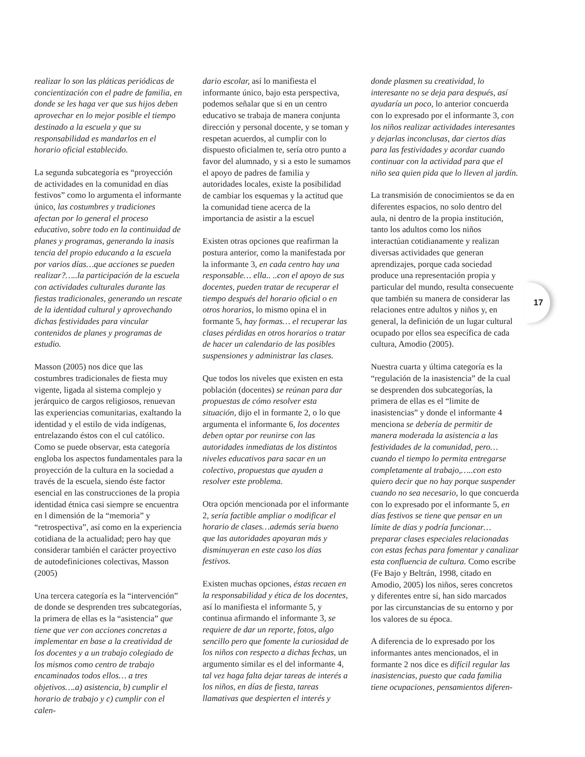realizar lo son las pláticas periódicas de concientización con el padre de familia, en donde se les haga ver que sus hijos deben aprovechar en lo mejor posible el tiempo destinado a la escuela y que su responsabilidad es mandarlos en el horario oficial establecido.
La segunda subcategoría es “proyección de actividades en la comunidad en días festivos” como lo argumenta el informante único, las costumbres y tradiciones afectan por lo general el proceso educativo, sobre todo en la continuidad de planes y programas, generando la inasis tencia del propio educando a la escuela por varios días…que acciones se pueden realizar?…..la participación de la escuela con actividades culturales durante las fiestas tradicionales, generando un rescate de la identidad cultural y aprovechando dichas festividades para vincular contenidos de planes y programas de estudio.
Masson (2005) nos dice que las costumbres tradicionales de fiesta muy vigente, ligada al sistema complejo y jerárquico de cargos religiosos, renuevan las experiencias comunitarias, exaltando la identidad y el estilo de vida indígenas, entrelazando éstos con el cul católico. Como se puede observar, esta categoría engloba los aspectos fundamentales para la proyección de la cultura en la sociedad a través de la escuela, siendo éste factor esencial en las construcciones de la propia identidad étnica casi siempre se encuentra en l dimensión de la “memoria” y “retrospectiva”, así como en la experiencia cotidiana de la actualidad; pero hay que considerar también el carácter proyectivo de autodefiniciones colectivas, Masson (2005)
Una tercera categoría es la “intervención” de donde se desprenden tres subcategorías, la primera de ellas es la “asistencia” que tiene que ver con acciones concretas a implementar en base a la creatividad de los docentes y a un trabajo colegiado de los mismos como centro de trabajo encaminados todos ellos… a tres objetivos….a) asistencia, b) cumplir el horario de trabajo y c) cumplir con el calen-
dario escolar, así lo manifiesta el informante único, bajo esta perspectiva, podemos señalar que si en un centro educativo se trabaja de manera conjunta dirección y personal docente, y se toman y respetan acuerdos, al cumplir con lo dispuesto oficialmen te, sería otro punto a favor del alumnado, y si a esto le sumamos el apoyo de padres de familia y autoridades locales, existe la posibilidad de cambiar los esquemas y la actitud que la comunidad tiene acerca de la importancia de asistir a la escuel
Existen otras opciones que reafirman la postura anterior, como la manifestada por la informante 3, en cada centro hay una responsable… ella.. ..con el apoyo de sus docentes, pueden tratar de recuperar el tiempo después del horario oficial o en otros horarios, lo mismo opina el in formante 5, hay formas… el recuperar las clases pérdidas en otros horarios o tratar de hacer un calendario de las posibles suspensiones y administrar las clases.
Que todos los niveles que existen en esta población (docentes) se reúnan para dar propuestas de cómo resolver esta situación, dijo el in formante 2, o lo que argumenta el informante 6, los docentes deben optar por reunirse con las autoridades inmediatas de los distintos niveles educativos para sacar en un colectivo, propuestas que ayuden a resolver este problema.
Otra opción mencionada por el informante 2, sería factible ampliar o modificar el horario de clases…además sería bueno que las autoridades apoyaran más y disminuyeran en este caso los días festivos.
Existen muchas opciones, éstas recaen en la responsabilidad y ética de los docentes, así lo manifiesta el informante 5, y continua afirmando el informante 3, se requiere de dar un reporte, fotos, algo sencillo pero que fomente la curiosidad de los niños con respecto a dichas fechas, un argumento similar es el del informante 4, tal vez haga falta dejar tareas de interés a los niños, en días de fiesta, tareas llamativas que despierten el interés y
donde plasmen su creatividad, lo interesante no se deja para después, así ayudaría un poco, lo anterior concuerda con lo expresado por el informante 3, con los niños realizar actividades interesantes y dejarlas inconclusas, dar ciertos días para las festividades y acordar cuando continuar con la actividad para que el niño sea quien pida que lo lleven al jardín.
La transmisión de conocimientos se da en diferentes espacios, no solo dentro del aula, ni dentro de la propia institución, tanto los adultos como los niños interactúan cotidianamente y realizan diversas actividades que generan aprendizajes, porque cada sociedad produce una representación propia y particular del mundo, resulta consecuente que también su manera de considerar las relaciones entre adultos y niños y, en general, la definición de un lugar cultural ocupado por ellos sea específica de cada cultura, Amodio (2005).
Nuestra cuarta y última categoría es la “regulación de la inasistencia” de la cual se desprenden dos subcategorías, la primera de ellas es el “limite de inasistencias” y donde el informante 4 menciona se debería de permitir de manera moderada la asistencia a las festividades de la comunidad, pero… cuando el tiempo lo permita entregarse completamente al trabajo,…..con esto quiero decir que no hay porque suspender cuando no sea necesario, lo que concuerda con lo expresado por el informante 5, en días festivos se tiene que pensar en un límite de días y podría funcionar…preparar clases especiales relacionadas con estas fechas para fomentar y canalizar esta confluencia de cultura. Como escribe (Fe Bajo y Beltrán, 1998, citado en Amodio, 2005) los niños, seres concretos y diferentes entre sí, han sido marcados por las circunstancias de su entorno y por los valores de su época.
A diferencia de lo expresado por los informantes antes mencionados, el in formante 2 nos dice es difícil regular las inasistencias, puesto que cada familia tiene ocupaciones, pensamientos diferen-
17